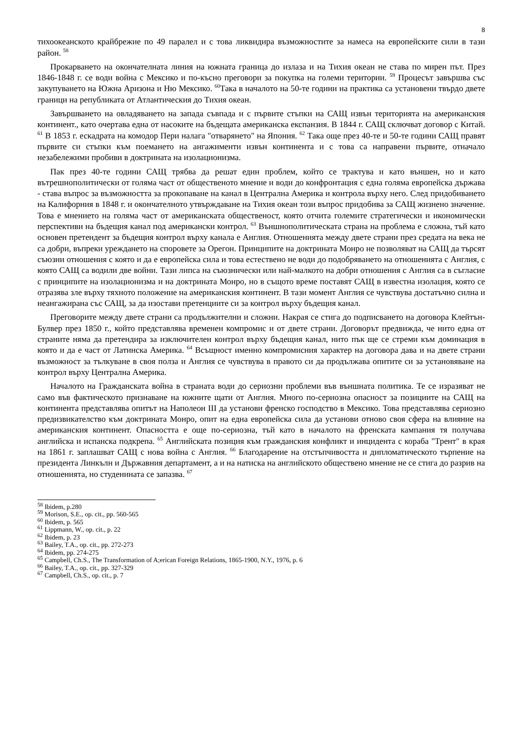8
тихоокеанското крайбрежие по 49 паралел и с това ликвидира възможностите за намеса на европейските сили в тази район. <sup>58</sup>
Прокарването на окончателната линия на южната граница до излаза и на Тихия океан не става по мирен път. През 1846-1848 г. се води война с Мексико и по-късно преговори за покупка на големи територии. <sup>59</sup> Процесът завършва със закупуването на Южна Аризона и Ню Мексико. <sup>60</sup>Така в началото на 50-те години на практика са установени твърдо двете граници на републиката от Атлантическия до Тихия океан.
Завършването на овладяването на запада съвпада и с първите стъпки на САЩ извън територията на американския континент., като очертава една от насоките на бъдещата американска експанзия. В 1844 г. САЩ сключват договор с Китай. <sup>61</sup> В 1853 г. ескадрата на комодор Пери налага "отварянето" на Япония. <sup>62</sup> Така още през 40-те и 50-те години САЩ правят първите си стъпки към поемането на ангажименти извън континента и с това са направени първите, отначало незабележими пробиви в доктрината на изолационизма.
Пак през 40-те години САЩ трябва да решат един проблем, който се трактува и като външен, но и като вътрешнополитически от голяма част от общественото мнение и води до конфронтация с една голяма европейска държава - става въпрос за възможността за прокопаване на канал в Централна Америка и контрола върху него. След придобиването на Калифорния в 1848 г. и окончателното утвърждаване на Тихия океан този въпрос придобива за САЩ жизнено значение. Това е мнението на голяма част от американската общественост, която отчита големите стратегически и икономически перспективи на бъдещия канал под американски контрол. <sup>63</sup> Външнополитическата страна на проблема е сложна, тъй като основен претендент за бъдещия контрол върху канала е Англия. Отношенията между двете страни през средата на века не са добри, въпреки уреждането на споровете за Орегон. Принципите на доктрината Монро не позволяват на САЩ да търсят съюзни отношения с която и да е европейска сила и това естествено не води до подобряването на отношенията с Англия, с която САЩ са водили две войни. Тази липса на съюзнически или най-малкото на добри отношения с Англия са в съгласие с принципите на изолационизма и на доктрината Монро, но в същото време поставят САЩ в известна изолация, която се отразява зле върху тяхното положение на американския континент. В тази момент Англия се чувствува достатъчно силна и неангажирана със САЩ, за да изостави претенциите си за контрол върху бъдещия канал.
Преговорите между двете страни са продължителни и сложни. Накрая се стига до подписването на договора Клейтън-Булвер през 1850 г., който представлява временен компромис и от двете страни. Договорът предвижда, че нито една от страните няма да претендира за изключителен контрол върху бъдещия канал, нито пък ще се стреми към доминация в която и да е част от Латинска Америка. <sup>64</sup> Всъщност именно компромисния характер на договора дава и на двете страни възможност за тълкуване в своя полза и Англия се чувствува в правото си да продължава опитите си за установяване на контрол върху Централна Америка.
Началото на Гражданската война в страната води до сериозни проблеми във външната политика. Те се изразяват не само във фактическото признаване на южните щати от Англия. Много по-сериозна опасност за позициите на САЩ на континента представлява опитът на Наполеон III да установи френско господство в Мексико. Това представлява сериозно предизвикателство към доктрината Монро, опит на една европейска сила да установи отново своя сфера на влияние на американския континент. Опасността е още по-сериозна, тъй като в началото на френската кампания тя получава английска и испанска подкрепа. <sup>65</sup> Английската позиция към гражданския конфликт и инцидента с кораба "Трент" в края на 1861 г. заплашват САЩ с нова война с Англия. <sup>66</sup> Благодарение на отстъпчивостта и дипломатическото търпение на президента Линкълн и Държавния департамент, а и на натиска на английското обществено мнение не се стига до разрив на отношенията, но студенината се запазва. <sup>67</sup>
<sup>58</sup> Ibidem, p.280
<sup>59</sup> Morison, S.E., op. cit., pp. 560-565
<sup>60</sup> Ibidem, p. 565
<sup>61</sup> Lippmann, W., op. cit., p. 22
<sup>62</sup> Ibidem, p. 23
<sup>63</sup> Bailey, T.A., op. cit., pp. 272-273
<sup>64</sup> Ibidem, pp. 274-275
<sup>65</sup> Campbell, Ch.S., The Transformation of A;erican Foreign Relations, 1865-1900, N.Y., 1976, p. 6
<sup>66</sup> Bailey, T.A., op. cit., pp. 327-329
<sup>67</sup> Campbell, Ch.S., op. cit., p. 7